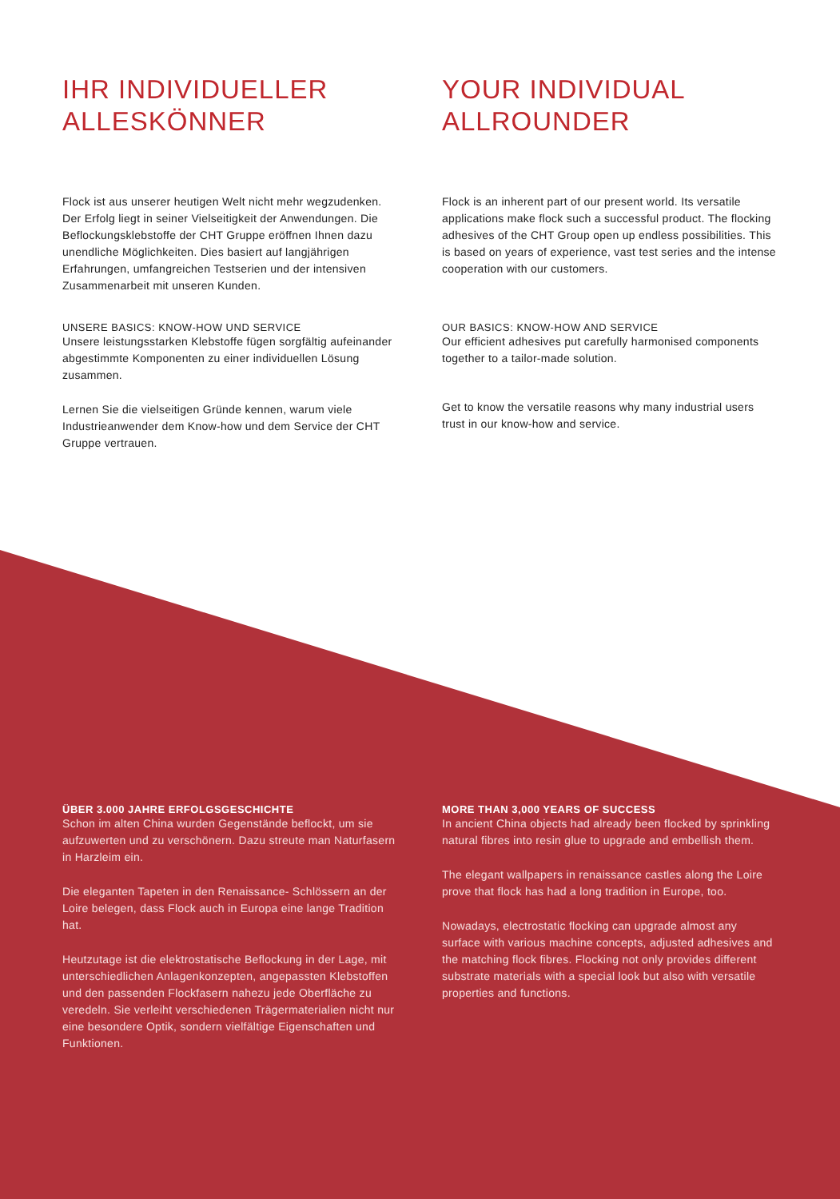IHR INDIVIDUELLER ALLESKÖNNER
Flock ist aus unserer heutigen Welt nicht mehr wegzudenken. Der Erfolg liegt in seiner Vielseitigkeit der Anwendungen. Die Beflockungsklebstoffe der CHT Gruppe eröffnen Ihnen dazu unendliche Möglichkeiten. Dies basiert auf langjährigen Erfahrungen, umfangreichen Testserien und der intensiven Zusammenarbeit mit unseren Kunden.
UNSERE BASICS: KNOW-HOW UND SERVICE
Unsere leistungsstarken Klebstoffe fügen sorgfältig auf­einander abgestimmte Komponenten zu einer individuellen Lösung zusammen.
Lernen Sie die vielseitigen Gründe kennen, warum viele Industrieanwender dem Know-how und dem Service der CHT Gruppe vertrauen.
YOUR INDIVIDUAL ALLROUNDER
Flock is an inherent part of our present world. Its versatile applications make flock such a successful product. The flocking adhesives of the CHT Group open up endless possibilities. This is based on years of experience, vast test series and the intense cooperation with our customers.
OUR BASICS: KNOW-HOW AND SERVICE
Our efficient adhesives put carefully harmonised components together to a tailor-made solution.
Get to know the versatile reasons why many industrial users trust in our know-how and service.
ÜBER 3.000 JAHRE ERFOLGSGESCHICHTE
Schon im alten China wurden Gegenstände beflockt, um sie aufzuwerten und zu verschönern. Dazu streute man Natur­fasern in Harzleim ein.
Die eleganten Tapeten in den Renaissance- Schlössern an der Loire belegen, dass Flock auch in Europa eine lange Tradition hat.
Heutzutage ist die elektrostatische Beflockung in der Lage, mit unterschiedlichen Anlagenkonzepten, angepassten Klebstoffen und den passenden Flockfasern nahezu jede Oberfläche zu veredeln. Sie verleiht verschiedenen Träger­materialien nicht nur eine besondere Optik, sondern viel­fältige Eigenschaften und Funktionen.
MORE THAN 3,000 YEARS OF SUCCESS
In ancient China objects had already been flocked by sprinkling natural fibres into resin glue to upgrade and embellish them.
The elegant wallpapers in renaissance castles along the Loire prove that flock has had a long tradition in Europe, too.
Nowadays, electrostatic flocking can upgrade almost any surface with various machine concepts, adjusted adhesives and the matching flock fibres. Flocking not only provides different substrate materials with a special look but also with versatile properties and functions.